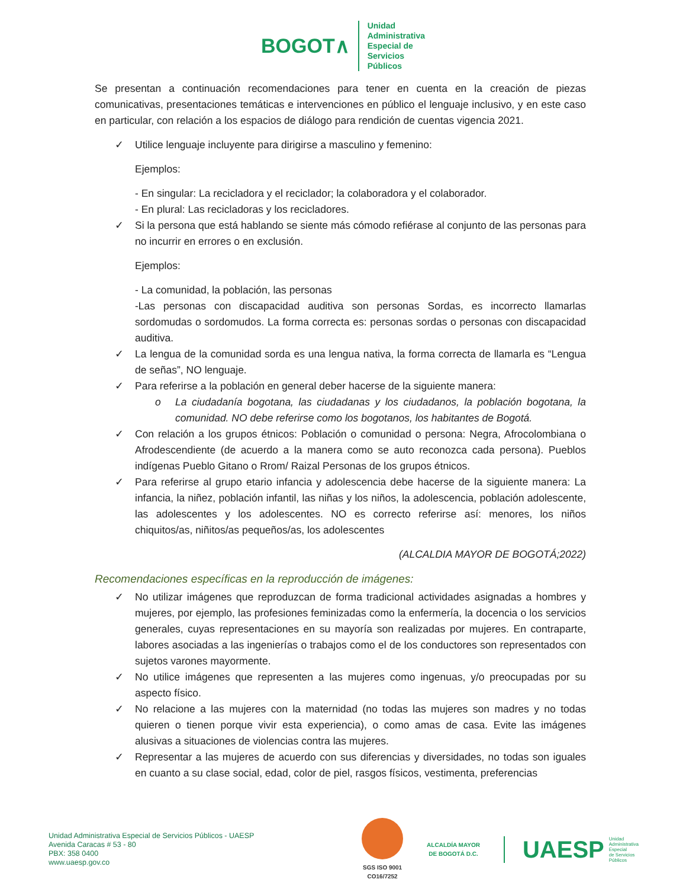BOGOT∧
Unidad
Administrativa
Especial de
Servicios
Públicos
Se presentan a continuación recomendaciones para tener en cuenta en la creación de piezas comunicativas, presentaciones temáticas e intervenciones en público el lenguaje inclusivo, y en este caso en particular, con relación a los espacios de diálogo para rendición de cuentas vigencia 2021.
✓ Utilice lenguaje incluyente para dirigirse a masculino y femenino:
Ejemplos:
- En singular: La recicladora y el reciclador; la colaboradora y el colaborador.
- En plural: Las recicladoras y los recicladores.
✓ Si la persona que está hablando se siente más cómodo refiérase al conjunto de las personas para no incurrir en errores o en exclusión.
Ejemplos:
- La comunidad, la población, las personas
-Las personas con discapacidad auditiva son personas Sordas, es incorrecto llamarlas sordomudas o sordomudos. La forma correcta es: personas sordas o personas con discapacidad auditiva.
✓ La lengua de la comunidad sorda es una lengua nativa, la forma correcta de llamarla es “Lengua de señas”, NO lenguaje.
✓ Para referirse a la población en general deber hacerse de la siguiente manera:
o La ciudadanía bogotana, las ciudadanas y los ciudadanos, la población bogotana, la comunidad. NO debe referirse como los bogotanos, los habitantes de Bogotá.
✓ Con relación a los grupos étnicos: Población o comunidad o persona: Negra, Afrocolombiana o Afrodescendiente (de acuerdo a la manera como se auto reconozca cada persona). Pueblos indígenas Pueblo Gitano o Rrom/ Raizal Personas de los grupos étnicos.
✓ Para referirse al grupo etario infancia y adolescencia debe hacerse de la siguiente manera: La infancia, la niñez, población infantil, las niñas y los niños, la adolescencia, población adolescente, las adolescentes y los adolescentes. NO es correcto referirse así: menores, los niños chiquitos/as, niñitos/as pequeños/as, los adolescentes
(ALCALDIA MAYOR DE BOGOTÁ;2022)
Recomendaciones específicas en la reproducción de imágenes:
✓ No utilizar imágenes que reproduzcan de forma tradicional actividades asignadas a hombres y mujeres, por ejemplo, las profesiones feminizadas como la enfermería, la docencia o los servicios generales, cuyas representaciones en su mayoría son realizadas por mujeres. En contraparte, labores asociadas a las ingenierías o trabajos como el de los conductores son representados con sujetos varones mayormente.
✓ No utilice imágenes que representen a las mujeres como ingenuas, y/o preocupadas por su aspecto físico.
✓ No relacione a las mujeres con la maternidad (no todas las mujeres son madres y no todas quieren o tienen porque vivir esta experiencia), o como amas de casa. Evite las imágenes alusivas a situaciones de violencias contra las mujeres.
✓ Representar a las mujeres de acuerdo con sus diferencias y diversidades, no todas son iguales en cuanto a su clase social, edad, color de piel, rasgos físicos, vestimenta, preferencias
Unidad Administrativa Especial de Servicios Públicos - UAESP
Avenida Caracas # 53 - 80
PBX: 358 0400
www.uaesp.gov.co
SGS ISO 9001
CO16/7252
ALCALDÍA MAYOR
DE BOGOTÁ D.C.
UAESP Unidad
Administrativa
Especial
de Servicios
Públicos